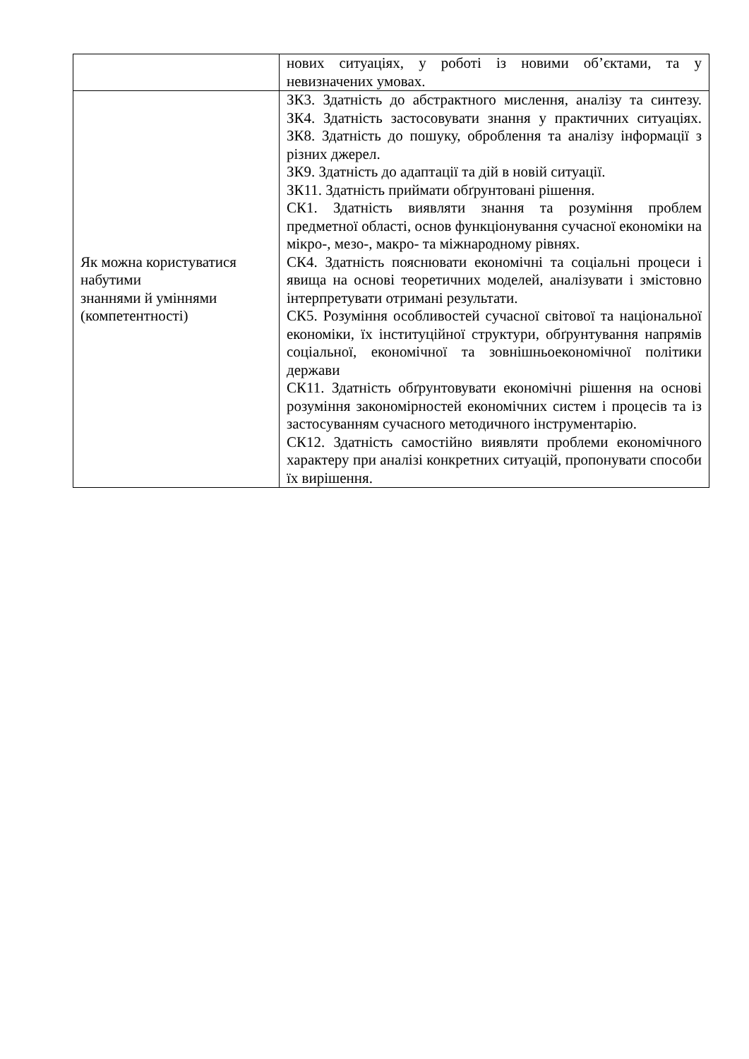| | нових ситуаціях, у роботі із новими об’єктами, та у невизначених умовах. |
| Як можна користуватися набутими знаннями й уміннями (компетентності) | ЗК3. Здатність до абстрактного мислення, аналізу та синтезу. ЗК4. Здатність застосовувати знання у практичних ситуаціях. ЗК8. Здатність до пошуку, оброблення та аналізу інформації з різних джерел. ЗК9. Здатність до адаптації та дій в новій ситуації. ЗК11. Здатність приймати обґрунтовані рішення. СК1. Здатність виявляти знання та розуміння проблем предметної області, основ функціонування сучасної економіки на мікро-, мезо-, макро- та міжнародному рівнях. СК4. Здатність пояснювати економічні та соціальні процеси і явища на основі теоретичних моделей, аналізувати і змістовно інтерпретувати отримані результати. СК5. Розуміння особливостей сучасної світової та національної економіки, їх інституційної структури, обґрунтування напрямів соціальної, економічної та зовнішньоекономічної політики держави СК11. Здатність обґрунтовувати економічні рішення на основі розуміння закономірностей економічних систем і процесів та із застосуванням сучасного методичного інструментарію. СК12. Здатність самостійно виявляти проблеми економічного характеру при аналізі конкретних ситуацій, пропонувати способи їх вирішення. |